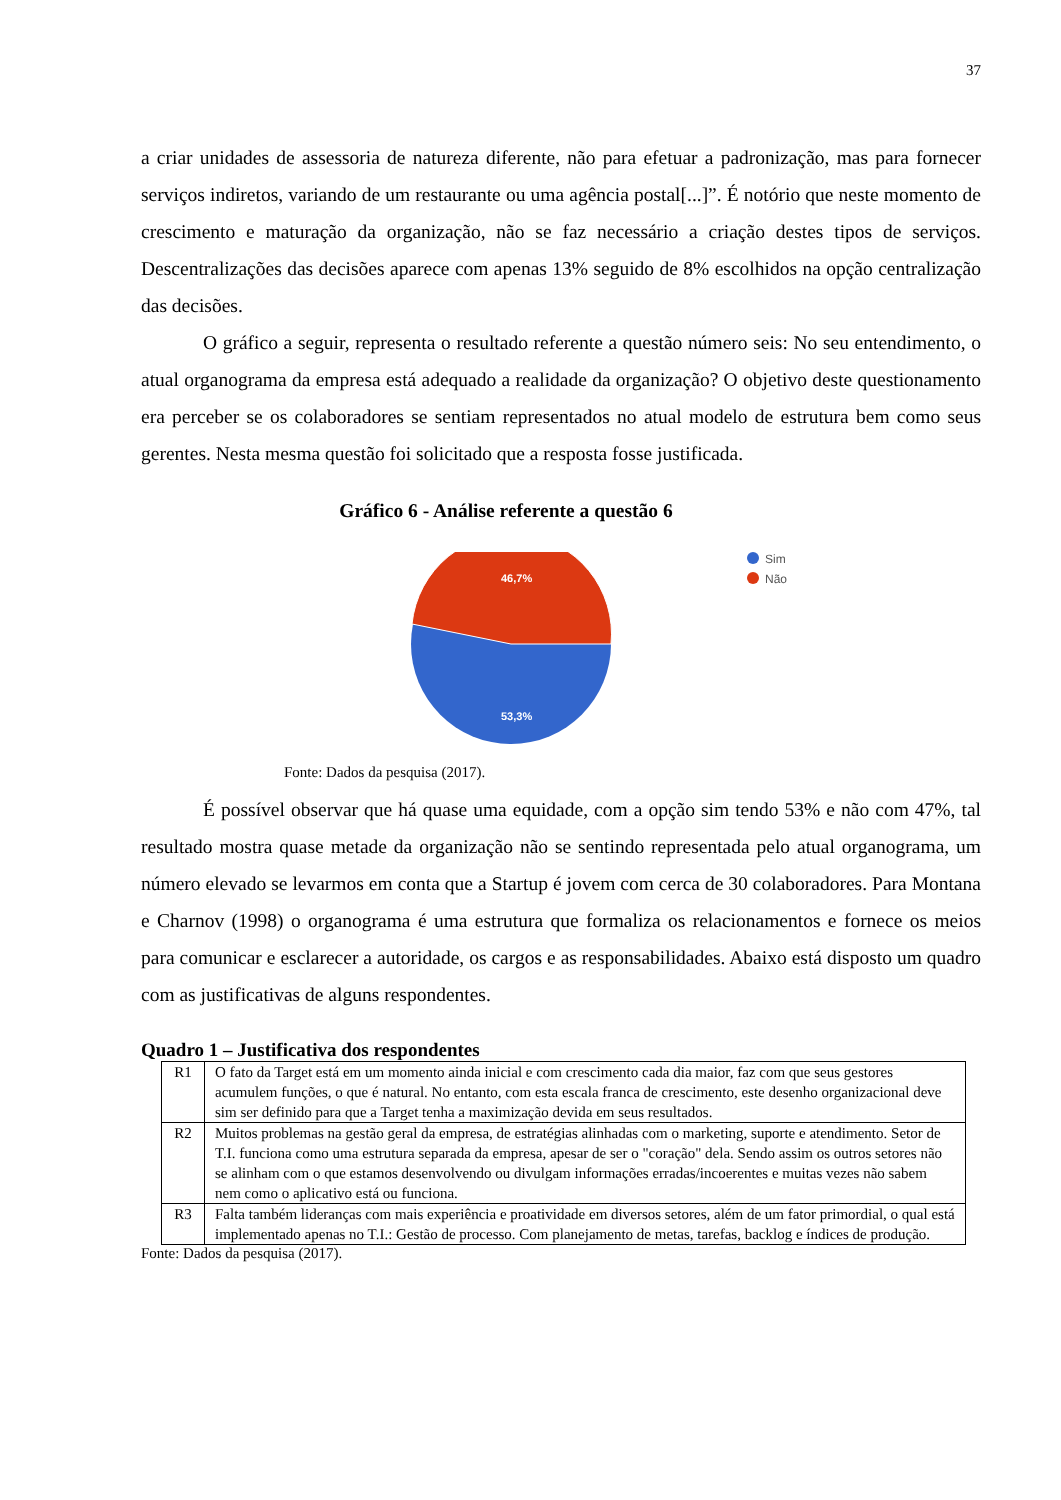37
a criar unidades de assessoria de natureza diferente, não para efetuar a padronização, mas para fornecer serviços indiretos, variando de um restaurante ou uma agência postal[...]”. É notório que neste momento de crescimento e maturação da organização, não se faz necessário a criação destes tipos de serviços. Descentralizações das decisões aparece com apenas 13% seguido de 8% escolhidos na opção centralização das decisões.
O gráfico a seguir, representa o resultado referente a questão número seis: No seu entendimento, o atual organograma da empresa está adequado a realidade da organização? O objetivo deste questionamento era perceber se os colaboradores se sentiam representados no atual modelo de estrutura bem como seus gerentes. Nesta mesma questão foi solicitado que a resposta fosse justificada.
Gráfico 6 - Análise referente a questão 6
46,7%
53,3%
Sim
Não
Fonte: Dados da pesquisa (2017).
É possível observar que há quase uma equidade, com a opção sim tendo 53% e não com 47%, tal resultado mostra quase metade da organização não se sentindo representada pelo atual organograma, um número elevado se levarmos em conta que a Startup é jovem com cerca de 30 colaboradores. Para Montana e Charnov (1998) o organograma é uma estrutura que formaliza os relacionamentos e fornece os meios para comunicar e esclarecer a autoridade, os cargos e as responsabilidades. Abaixo está disposto um quadro com as justificativas de alguns respondentes.
Quadro 1 – Justificativa dos respondentes
| R1 | O fato da Target está em um momento ainda inicial e com crescimento cada dia maior, faz com que seus gestores acumulem funções, o que é natural. No entanto, com esta escala franca de crescimento, este desenho organizacional deve sim ser definido para que a Target tenha a maximização devida em seus resultados. |
| R2 | Muitos problemas na gestão geral da empresa, de estratégias alinhadas com o marketing, suporte e atendimento. Setor de T.I. funciona como uma estrutura separada da empresa, apesar de ser o "coração" dela. Sendo assim os outros setores não se alinham com o que estamos desenvolvendo ou divulgam informações erradas/incoerentes e muitas vezes não sabem nem como o aplicativo está ou funciona. |
| R3 | Falta também lideranças com mais experiência e proatividade em diversos setores, além de um fator primordial, o qual está implementado apenas no T.I.: Gestão de processo. Com planejamento de metas, tarefas, backlog e índices de produção. |
Fonte: Dados da pesquisa (2017).